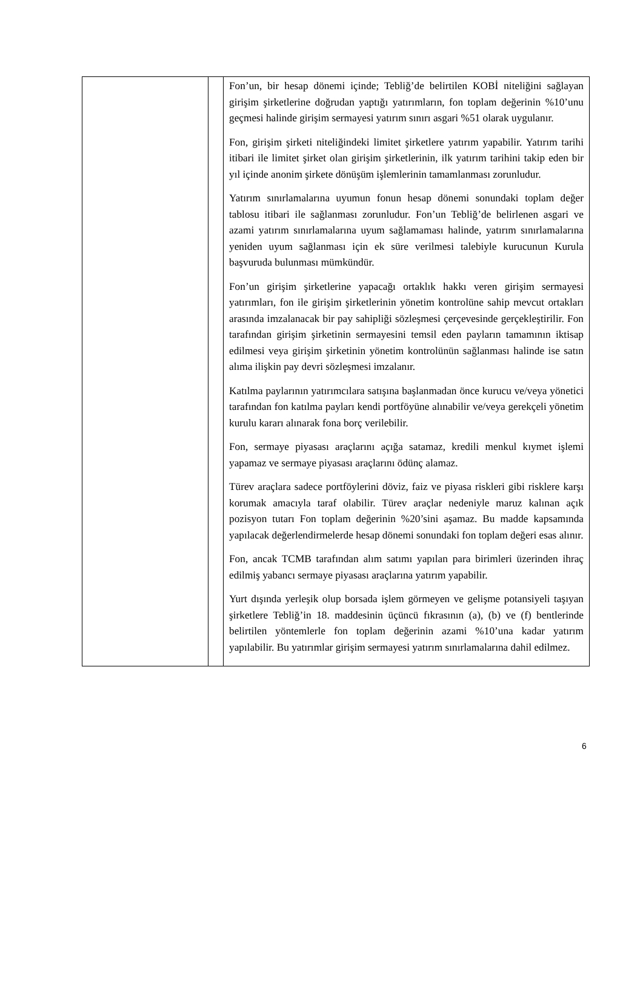| | | Fon’un, bir hesap dönemi içinde; Tebliğ’de belirtilen KOBİ niteliğini sağlayan girişim şirketlerine doğrudan yaptığı yatırımların, fon toplam değerinin %10’unu geçmesi halinde girişim sermayesi yatırım sınırı asgari %51 olarak uygulanır. Fon, girişim şirketi niteliğindeki limitet şirketlere yatırım yapabilir. Yatırım tarihi itibari ile limitet şirket olan girişim şirketlerinin, ilk yatırım tarihini takip eden bir yıl içinde anonim şirkete dönüşüm işlemlerinin tamamlanması zorunludur. Yatırım sınırlamalarına uyumun fonun hesap dönemi sonundaki toplam değer tablosu itibari ile sağlanması zorunludur. Fon’un Tebliğ’de belirlenen asgari ve azami yatırım sınırlamalarına uyum sağlamaması halinde, yatırım sınırlamalarına yeniden uyum sağlanması için ek süre verilmesi talebiyle kurucunun Kurula başvuruda bulunması mümkündür. Fon’un girişim şirketlerine yapacağı ortaklık hakkı veren girişim sermayesi yatırımları, fon ile girişim şirketlerinin yönetim kontrolüne sahip mevcut ortakları arasında imzalanacak bir pay sahipliği sözleşmesi çerçevesinde gerçekleştirilir. Fon tarafından girişim şirketinin sermayesini temsil eden payların tamamının iktisap edilmesi veya girişim şirketinin yönetim kontrolünün sağlanması halinde ise satın alıma ilişkin pay devri sözleşmesi imzalanır. Katılma paylarının yatırımcılara satışına başlanmadan önce kurucu ve/veya yönetici tarafından fon katılma payları kendi portföyüne alınabilir ve/veya gerekçeli yönetim kurulu kararı alınarak fona borç verilebilir. Fon, sermaye piyasası araçlarını açığa satamaz, kredili menkul kıymet işlemi yapamaz ve sermaye piyasası araçlarını ödünç alamaz. Türev araçlara sadece portföylerini döviz, faiz ve piyasa riskleri gibi risklere karşı korumak amacıyla taraf olabilir. Türev araçlar nedeniyle maruz kalınan açık pozisyon tutarı Fon toplam değerinin %20’sini aşamaz. Bu madde kapsamında yapılacak değerlendirmelerde hesap dönemi sonundaki fon toplam değeri esas alınır. Fon, ancak TCMB tarafından alım satımı yapılan para birimleri üzerinden ihraç edilmiş yabancı sermaye piyasası araçlarına yatırım yapabilir. Yurt dışında yerleşik olup borsada işlem görmeyen ve gelişme potansiyeli taşıyan şirketlere Tebliğ’in 18. maddesinin üçüncü fıkrasının (a), (b) ve (f) bentlerinde belirtilen yöntemlerle fon toplam değerinin azami %10’una kadar yatırım yapılabilir. Bu yatırımlar girişim sermayesi yatırım sınırlamalarına dahil edilmez. |
6